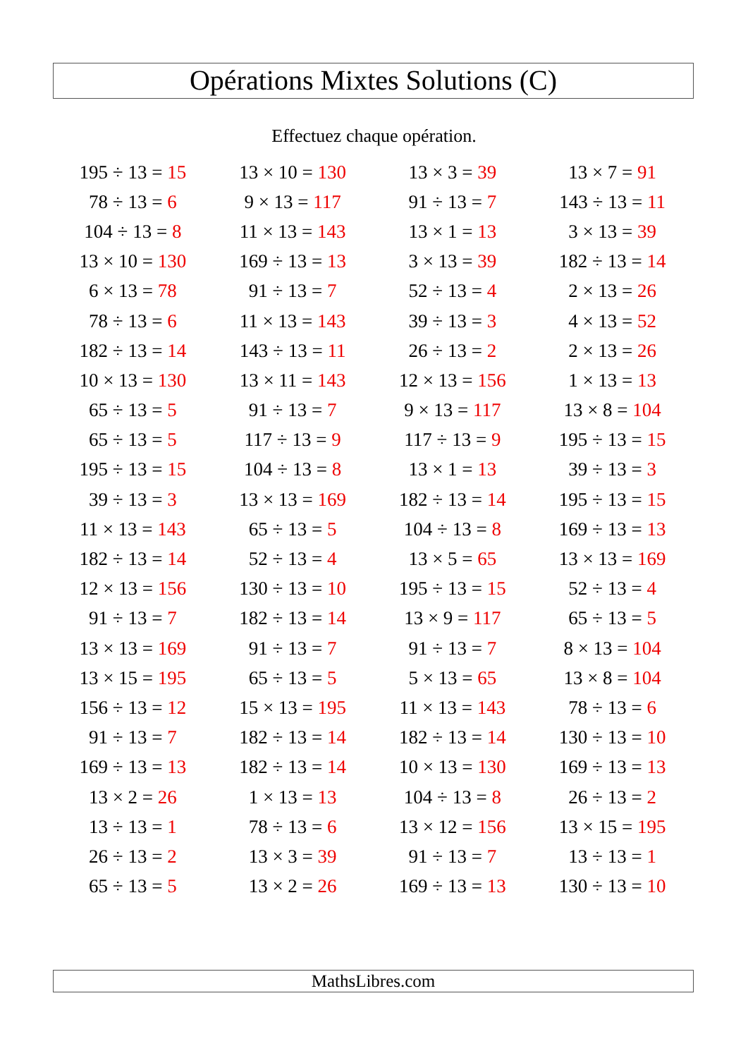Opérations Mixtes Solutions (C)
Effectuez chaque opération.
| 195 ÷ 13 = 15 | 13 × 10 = 130 | 13 × 3 = 39 | 13 × 7 = 91 |
| 78 ÷ 13 = 6 | 9 × 13 = 117 | 91 ÷ 13 = 7 | 143 ÷ 13 = 11 |
| 104 ÷ 13 = 8 | 11 × 13 = 143 | 13 × 1 = 13 | 3 × 13 = 39 |
| 13 × 10 = 130 | 169 ÷ 13 = 13 | 3 × 13 = 39 | 182 ÷ 13 = 14 |
| 6 × 13 = 78 | 91 ÷ 13 = 7 | 52 ÷ 13 = 4 | 2 × 13 = 26 |
| 78 ÷ 13 = 6 | 11 × 13 = 143 | 39 ÷ 13 = 3 | 4 × 13 = 52 |
| 182 ÷ 13 = 14 | 143 ÷ 13 = 11 | 26 ÷ 13 = 2 | 2 × 13 = 26 |
| 10 × 13 = 130 | 13 × 11 = 143 | 12 × 13 = 156 | 1 × 13 = 13 |
| 65 ÷ 13 = 5 | 91 ÷ 13 = 7 | 9 × 13 = 117 | 13 × 8 = 104 |
| 65 ÷ 13 = 5 | 117 ÷ 13 = 9 | 117 ÷ 13 = 9 | 195 ÷ 13 = 15 |
| 195 ÷ 13 = 15 | 104 ÷ 13 = 8 | 13 × 1 = 13 | 39 ÷ 13 = 3 |
| 39 ÷ 13 = 3 | 13 × 13 = 169 | 182 ÷ 13 = 14 | 195 ÷ 13 = 15 |
| 11 × 13 = 143 | 65 ÷ 13 = 5 | 104 ÷ 13 = 8 | 169 ÷ 13 = 13 |
| 182 ÷ 13 = 14 | 52 ÷ 13 = 4 | 13 × 5 = 65 | 13 × 13 = 169 |
| 12 × 13 = 156 | 130 ÷ 13 = 10 | 195 ÷ 13 = 15 | 52 ÷ 13 = 4 |
| 91 ÷ 13 = 7 | 182 ÷ 13 = 14 | 13 × 9 = 117 | 65 ÷ 13 = 5 |
| 13 × 13 = 169 | 91 ÷ 13 = 7 | 91 ÷ 13 = 7 | 8 × 13 = 104 |
| 13 × 15 = 195 | 65 ÷ 13 = 5 | 5 × 13 = 65 | 13 × 8 = 104 |
| 156 ÷ 13 = 12 | 15 × 13 = 195 | 11 × 13 = 143 | 78 ÷ 13 = 6 |
| 91 ÷ 13 = 7 | 182 ÷ 13 = 14 | 182 ÷ 13 = 14 | 130 ÷ 13 = 10 |
| 169 ÷ 13 = 13 | 182 ÷ 13 = 14 | 10 × 13 = 130 | 169 ÷ 13 = 13 |
| 13 × 2 = 26 | 1 × 13 = 13 | 104 ÷ 13 = 8 | 26 ÷ 13 = 2 |
| 13 ÷ 13 = 1 | 78 ÷ 13 = 6 | 13 × 12 = 156 | 13 × 15 = 195 |
| 26 ÷ 13 = 2 | 13 × 3 = 39 | 91 ÷ 13 = 7 | 13 ÷ 13 = 1 |
| 65 ÷ 13 = 5 | 13 × 2 = 26 | 169 ÷ 13 = 13 | 130 ÷ 13 = 10 |
MathsLibres.com